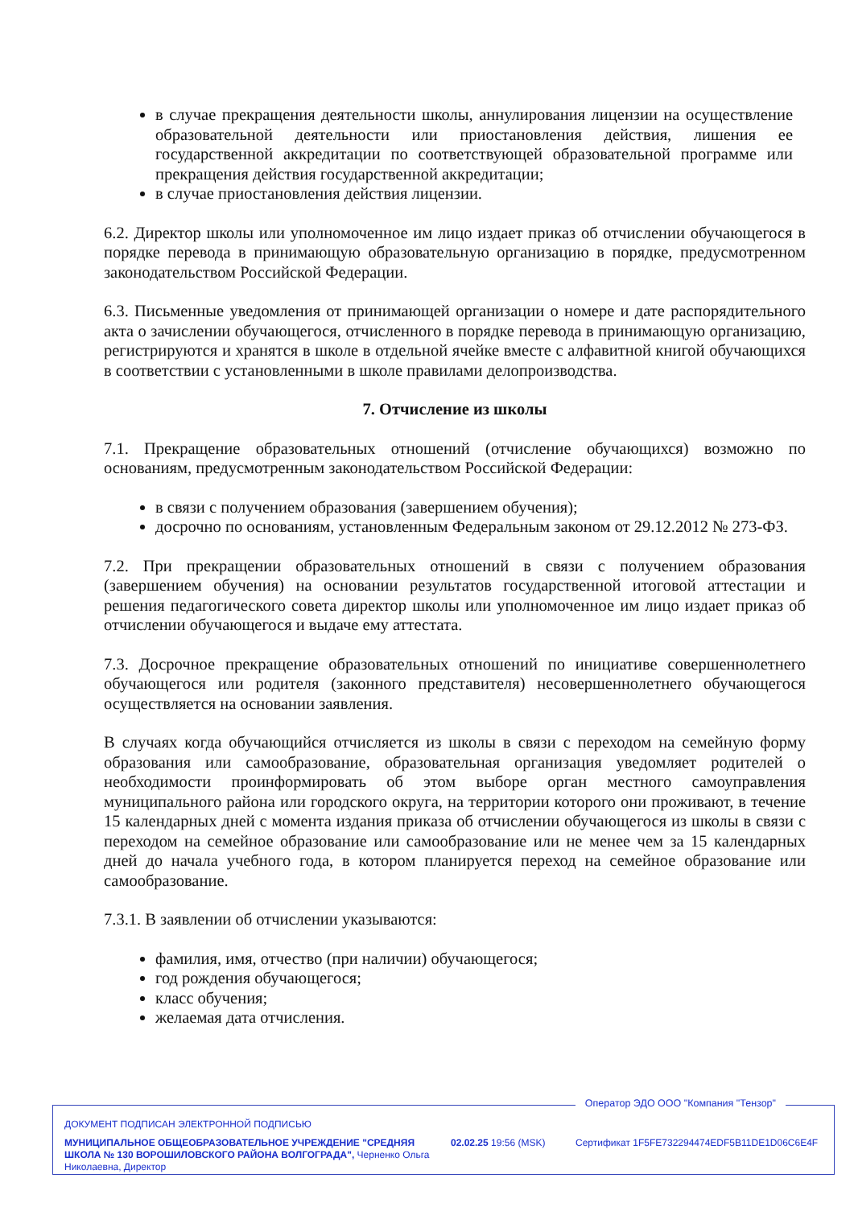в случае прекращения деятельности школы, аннулирования лицензии на осуществление образовательной деятельности или приостановления действия, лишения ее государственной аккредитации по соответствующей образовательной программе или прекращения действия государственной аккредитации;
в случае приостановления действия лицензии.
6.2. Директор школы или уполномоченное им лицо издает приказ об отчислении обучающегося в порядке перевода в принимающую образовательную организацию в порядке, предусмотренном законодательством Российской Федерации.
6.3. Письменные уведомления от принимающей организации о номере и дате распорядительного акта о зачислении обучающегося, отчисленного в порядке перевода в принимающую организацию, регистрируются и хранятся в школе в отдельной ячейке вместе с алфавитной книгой обучающихся в соответствии с установленными в школе правилами делопроизводства.
7. Отчисление из школы
7.1. Прекращение образовательных отношений (отчисление обучающихся) возможно по основаниям, предусмотренным законодательством Российской Федерации:
в связи с получением образования (завершением обучения);
досрочно по основаниям, установленным Федеральным законом от 29.12.2012 № 273-ФЗ.
7.2. При прекращении образовательных отношений в связи с получением образования (завершением обучения) на основании результатов государственной итоговой аттестации и решения педагогического совета директор школы или уполномоченное им лицо издает приказ об отчислении обучающегося и выдаче ему аттестата.
7.3. Досрочное прекращение образовательных отношений по инициативе совершеннолетнего обучающегося или родителя (законного представителя) несовершеннолетнего обучающегося осуществляется на основании заявления.
В случаях когда обучающийся отчисляется из школы в связи с переходом на семейную форму образования или самообразование, образовательная организация уведомляет родителей о необходимости проинформировать об этом выборе орган местного самоуправления муниципального района или городского округа, на территории которого они проживают, в течение 15 календарных дней с момента издания приказа об отчислении обучающегося из школы в связи с переходом на семейное образование или самообразование или не менее чем за 15 календарных дней до начала учебного года, в котором планируется переход на семейное образование или самообразование.
7.3.1. В заявлении об отчислении указываются:
фамилия, имя, отчество (при наличии) обучающегося;
год рождения обучающегося;
класс обучения;
желаемая дата отчисления.
Оператор ЭДО ООО "Компания "Тензор"
ДОКУМЕНТ ПОДПИСАН ЭЛЕКТРОННОЙ ПОДПИСЬЮ
МУНИЦИПАЛЬНОЕ ОБЩЕОБРАЗОВАТЕЛЬНОЕ УЧРЕЖДЕНИЕ "СРЕДНЯЯ ШКОЛА № 130 ВОРОШИЛОВСКОГО РАЙОНА ВОЛГОГРАДА", Черненко Ольга Николаевна, Директор
02.02.25 19:56 (MSK) Сертификат 1F5FE732294474EDF5B11DE1D06C6E4F